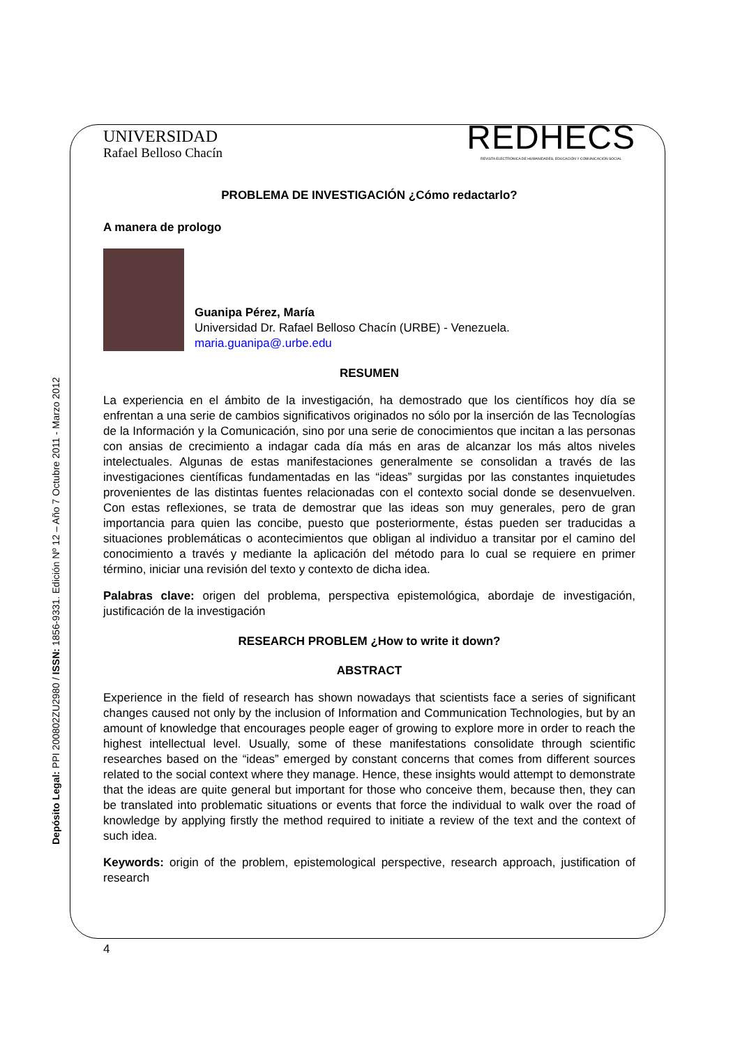Depósito Legal: PPI 200802ZU2980 / ISSN: 1856-9331. Edición Nº 12 – Año 7 Octubre 2011 - Marzo 2012
UNIVERSIDAD
Rafael Belloso Chacín
REDHECS
REVISTA ELECTRÓNICA DE HUMANIDADES, EDUCACIÓN Y COMUNICACIÓN SOCIAL
PROBLEMA DE INVESTIGACIÓN ¿Cómo redactarlo?
A manera de prologo
Guanipa Pérez, María
Universidad Dr. Rafael Belloso Chacín (URBE) - Venezuela.
maria.guanipa@.urbe.edu
RESUMEN
La experiencia en el ámbito de la investigación, ha demostrado que los científicos hoy día se enfrentan a una serie de cambios significativos originados no sólo por la inserción de las Tecnologías de la Información y la Comunicación, sino por una serie de conocimientos que incitan a las personas con ansias de crecimiento a indagar cada día más en aras de alcanzar los más altos niveles intelectuales. Algunas de estas manifestaciones generalmente se consolidan a través de las investigaciones científicas fundamentadas en las “ideas” surgidas por las constantes inquietudes provenientes de las distintas fuentes relacionadas con el contexto social donde se desenvuelven. Con estas reflexiones, se trata de demostrar que las ideas son muy generales, pero de gran importancia para quien las concibe, puesto que posteriormente, éstas pueden ser traducidas a situaciones problemáticas o acontecimientos que obligan al individuo a transitar por el camino del conocimiento a través y mediante la aplicación del método para lo cual se requiere en primer término, iniciar una revisión del texto y contexto de dicha idea.
Palabras clave: origen del problema, perspectiva epistemológica, abordaje de investigación, justificación de la investigación
RESEARCH PROBLEM ¿How to write it down?
ABSTRACT
Experience in the field of research has shown nowadays that scientists face a series of significant changes caused not only by the inclusion of Information and Communication Technologies, but by an amount of knowledge that encourages people eager of growing to explore more in order to reach the highest intellectual level. Usually, some of these manifestations consolidate through scientific researches based on the “ideas” emerged by constant concerns that comes from different sources related to the social context where they manage. Hence, these insights would attempt to demonstrate that the ideas are quite general but important for those who conceive them, because then, they can be translated into problematic situations or events that force the individual to walk over the road of knowledge by applying firstly the method required to initiate a review of the text and the context of such idea.
Keywords: origin of the problem, epistemological perspective, research approach, justification of research
4